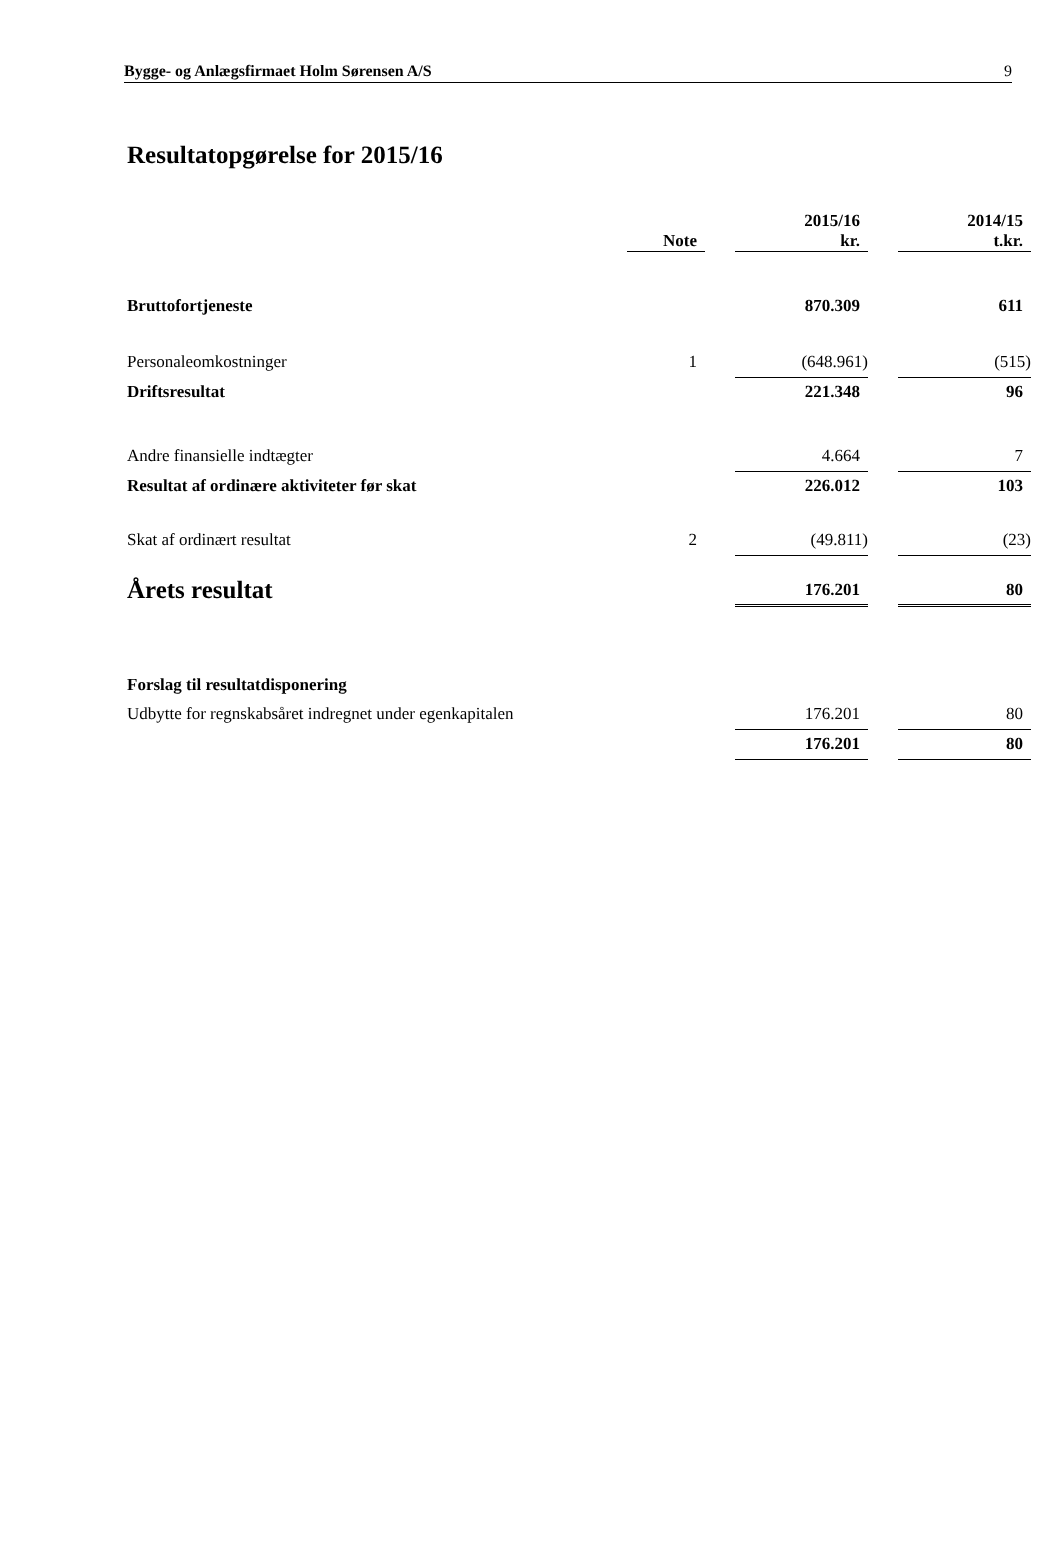Bygge- og Anlægsfirmaet Holm Sørensen A/S 9
Resultatopgørelse for 2015/16
| | Note | | 2015/16 kr. | | 2014/15 t.kr. |
| --- | --- | --- | --- | --- | --- |
| Bruttofortjeneste | | | 870.309 | | 611 |
| Personaleomkostninger | 1 | | (648.961) | | (515) |
| Driftsresultat | | | 221.348 | | 96 |
| Andre finansielle indtægter | | | 4.664 | | 7 |
| Resultat af ordinære aktiviteter før skat | | | 226.012 | | 103 |
| Skat af ordinært resultat | 2 | | (49.811) | | (23) |
| Årets resultat | | | 176.201 | | 80 |
| Forslag til resultatdisponering | | | | | |
| Udbytte for regnskabsåret indregnet under egenkapitalen | | | 176.201 | | 80 |
| | | | 176.201 | | 80 |